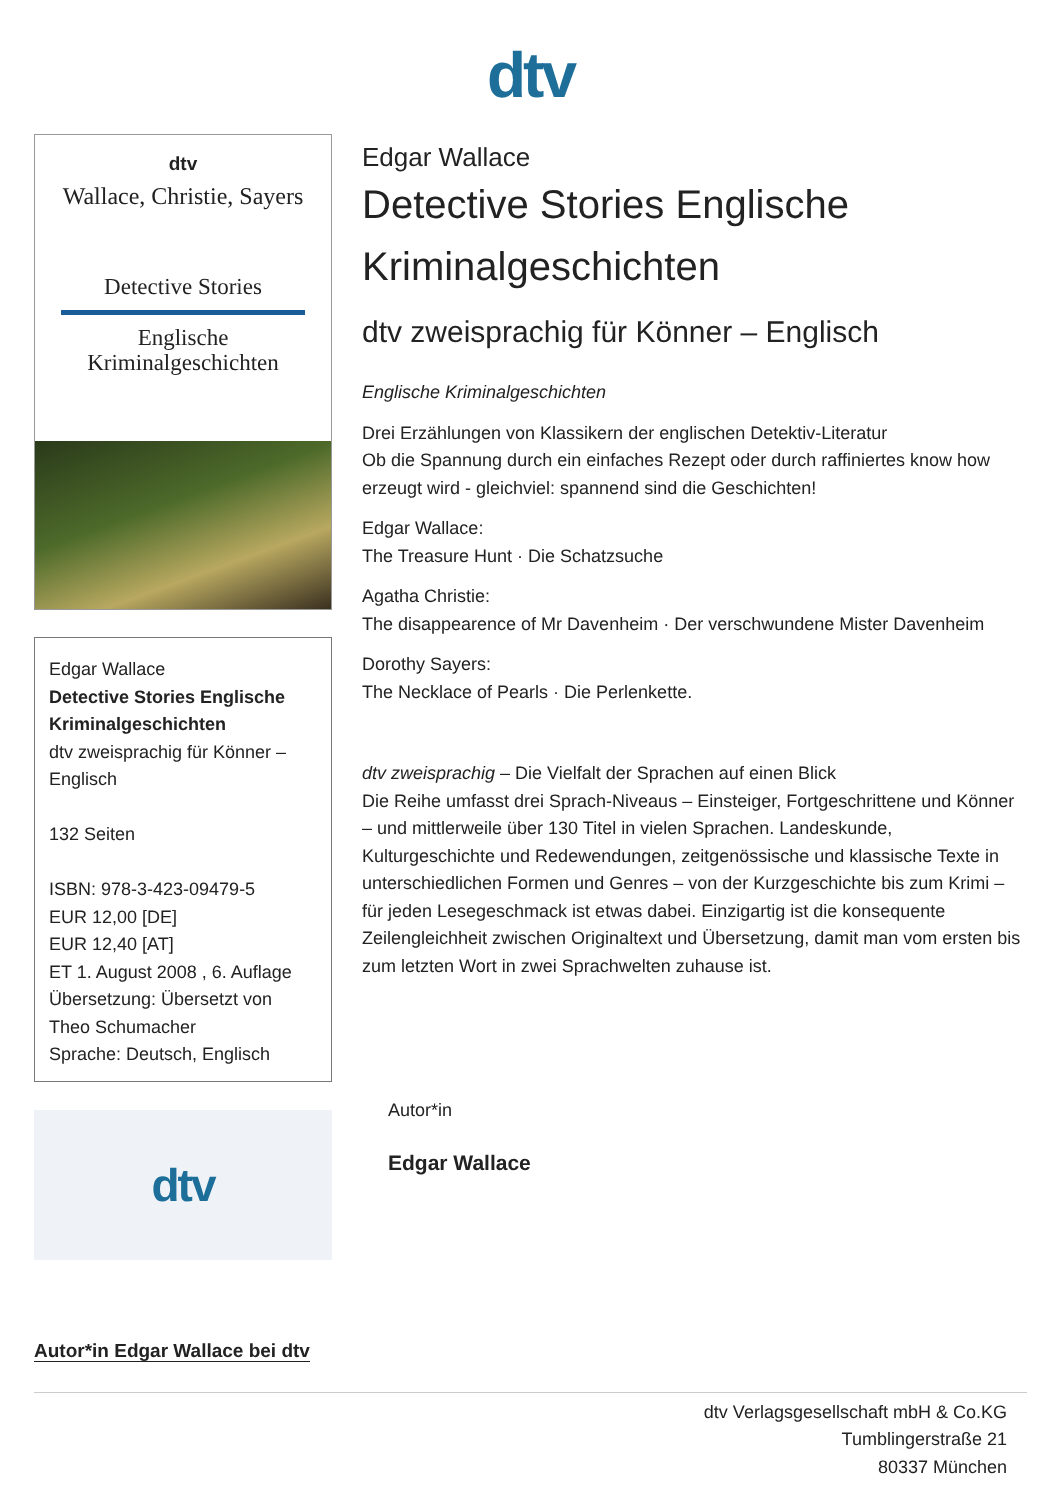dtv
dtv
Wallace, Christie, Sayers
Detective Stories
Englische
Kriminalgeschichten
Edgar Wallace
Detective Stories Englische Kriminalgeschichten
dtv zweisprachig für Könner – Englisch
132 Seiten
ISBN: 978-3-423-09479-5
EUR 12,00 [DE]
EUR 12,40 [AT]
ET 1. August 2008 , 6. Auflage
Übersetzung: Übersetzt von Theo Schumacher
Sprache: Deutsch, Englisch
dtv
Edgar Wallace
Detective Stories Englische Kriminalgeschichten
dtv zweisprachig für Könner – Englisch
Englische Kriminalgeschichten
Drei Erzählungen von Klassikern der englischen Detektiv-Literatur
Ob die Spannung durch ein einfaches Rezept oder durch raffiniertes know how erzeugt wird - gleichviel: spannend sind die Geschichten!
Edgar Wallace:
The Treasure Hunt · Die Schatzsuche
Agatha Christie:
The disappearence of Mr Davenheim · Der verschwundene Mister Davenheim
Dorothy Sayers:
The Necklace of Pearls · Die Perlenkette.
dtv zweisprachig – Die Vielfalt der Sprachen auf einen Blick
Die Reihe umfasst drei Sprach-Niveaus – Einsteiger, Fortgeschrittene und Könner – und mittlerweile über 130 Titel in vielen Sprachen. Landeskunde, Kulturgeschichte und Redewendungen, zeitgenössische und klassische Texte in unterschiedlichen Formen und Genres – von der Kurzgeschichte bis zum Krimi – für jeden Lesegeschmack ist etwas dabei. Einzigartig ist die konsequente Zeilengleichheit zwischen Originaltext und Übersetzung, damit man vom ersten bis zum letzten Wort in zwei Sprachwelten zuhause ist.
Autor*in
Edgar Wallace
Autor*in Edgar Wallace bei dtv
dtv Verlagsgesellschaft mbH & Co.KG
Tumblingerstraße 21
80337 München